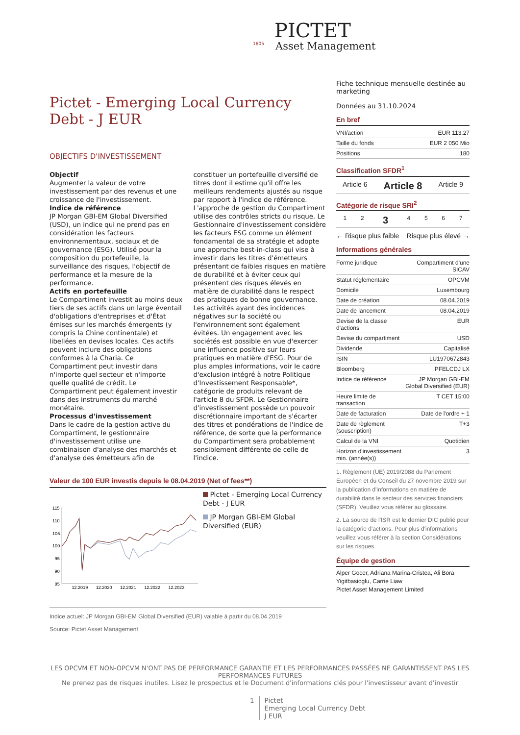1805
PICTET
Asset Management
Pictet - Emerging Local Currency Debt - J EUR
OBJECTIFS D'INVESTISSEMENT
Objectif
Augmenter la valeur de votre investissement par des revenus et une croissance de l'investissement.
Indice de référence
JP Morgan GBI-EM Global Diversified (USD), un indice qui ne prend pas en considération les facteurs environnementaux, sociaux et de gouvernance (ESG). Utilisé pour la composition du portefeuille, la surveillance des risques, l'objectif de performance et la mesure de la performance.
Actifs en portefeuille
Le Compartiment investit au moins deux tiers de ses actifs dans un large éventail d'obligations d'entreprises et d'État émises sur les marchés émergents (y compris la Chine continentale) et libellées en devises locales. Ces actifs peuvent inclure des obligations conformes à la Charia. Ce Compartiment peut investir dans n'importe quel secteur et n'importe quelle qualité de crédit. Le Compartiment peut également investir dans des instruments du marché monétaire.
Processus d'investissement
Dans le cadre de la gestion active du Compartiment, le gestionnaire d'investissement utilise une combinaison d'analyse des marchés et d'analyse des émetteurs afin de constituer un portefeuille diversifié de titres dont il estime qu'il offre les meilleurs rendements ajustés au risque par rapport à l'indice de référence. L'approche de gestion du Compartiment utilise des contrôles stricts du risque. Le Gestionnaire d'investissement considère les facteurs ESG comme un élément fondamental de sa stratégie et adopte une approche best-in-class qui vise à investir dans les titres d'émetteurs présentant de faibles risques en matière de durabilité et à éviter ceux qui présentent des risques élevés en matière de durabilité dans le respect des pratiques de bonne gouvernance. Les activités ayant des incidences négatives sur la société ou l'environnement sont également évitées. Un engagement avec les sociétés est possible en vue d'exercer une influence positive sur leurs pratiques en matière d'ESG. Pour de plus amples informations, voir le cadre d'exclusion intégré à notre Politique d'Investissement Responsable*, catégorie de produits relevant de l'article 8 du SFDR. Le Gestionnaire d'investissement possède un pouvoir discrétionnaire important de s'écarter des titres et pondérations de l'indice de référence, de sorte que la performance du Compartiment sera probablement sensiblement différente de celle de l'indice.
Valeur de 100 EUR investis depuis le 08.04.2019 (Net of fees**)
115
110
105
100
95
90
85
12.2019
12.2020
12.2021
12.2022
12.2023
Pictet - Emerging Local Currency Debt - J EUR
JP Morgan GBI-EM Global Diversified (EUR)
Indice actuel: JP Morgan GBI-EM Global Diversified (EUR) valable à partir du 08.04.2019
Source: Pictet Asset Management
Fiche technique mensuelle destinée au marketing
Données au 31.10.2024
En bref
| VNI/action | EUR 113.27 |
| Taille du fonds | EUR 2 050 Mio |
| Positions | 180 |
Classification SFDR<sup>1</sup>
| Article 6 | Article 8 | Article 9 |
Catégorie de risque SRI<sup>2</sup>
| 1 | 2 | 3 | 4 | 5 | 6 | 7 |
← Risque plus faible Risque plus élevé →
Informations générales
| Forme juridique | Compartiment d'une SICAV |
| Statut réglementaire | OPCVM |
| Domicile | Luxembourg |
| Date de création | 08.04.2019 |
| Date de lancement | 08.04.2019 |
| Devise de la classe d'actions | EUR |
| Devise du compartiment | USD |
| Dividende | Capitalisé |
| ISIN | LU1970672843 |
| Bloomberg | PFELCDJ LX |
| Indice de référence | JP Morgan GBI-EM Global Diversified (EUR) |
| Heure limite de transaction | T CET 15:00 |
| Date de facturation | Date de l'ordre + 1 |
| Date de règlement (souscription) | T+3 |
| Calcul de la VNI | Quotidien |
| Horizon d'investissement min. (année(s)) | 3 |
1. Règlement (UE) 2019/2088 du Parlement Européen et du Conseil du 27 novembre 2019 sur la publication d'informations en matière de durabilité dans le secteur des services financiers (SFDR). Veuillez vous référer au glossaire.
2. La source de l'ISR est le dernier DIC publié pour la catégorie d'actions. Pour plus d'informations veuillez vous référer à la section Considérations sur les risques.
Équipe de gestion
Alper Gocer, Adriana Marina-Cristea, Ali Bora Yigitbasioglu, Carrie Liaw
Pictet Asset Management Limited
LES OPCVM ET NON-OPCVM N'ONT PAS DE PERFORMANCE GARANTIE ET LES PERFORMANCES PASSÉES NE GARANTISSENT PAS LES PERFORMANCES FUTURES
Ne prenez pas de risques inutiles. Lisez le prospectus et le Document d'informations clés pour l'investisseur avant d'investir
1 Pictet
Emerging Local Currency Debt
J EUR